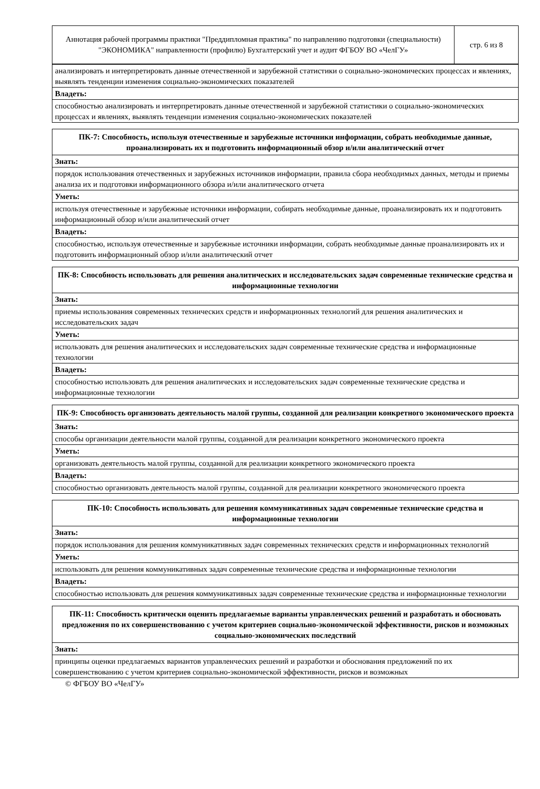| Аннотация рабочей программы практики "Преддипломная практика" по направлению подготовки (специальности) "ЭКОНОМИКА" направленности (профилю) Бухгалтерский учет и аудит ФГБОУ ВО «ЧелГУ» | стр. 6 из 8 |
| анализировать и интерпретировать данные отечественной и зарубежной статистики о социально-экономических процессах и явлениях, выявлять тенденции изменения социально-экономических показателей |
| Владеть: |
| способностью анализировать и интерпретировать данные отечественной и зарубежной статистики о социально-экономических процессах и явлениях, выявлять тенденции изменения социально-экономических показателей |
| ПК-7: Способность, используя отечественные и зарубежные источники информации, собрать необходимые данные, проанализировать их и подготовить информационный обзор и/или аналитический отчет |
| --- |
| Знать: |
| порядок использования отечественных и зарубежных источников информации, правила сбора необходимых данных, методы и приемы анализа их и подготовки информационного обзора и/или аналитического отчета |
| Уметь: |
| используя отечественные и зарубежные источники информации, собирать необходимые данные, проанализировать их и подготовить информационный обзор и/или аналитический отчет |
| Владеть: |
| способностью, используя отечественные и зарубежные источники информации, собрать необходимые данные проанализировать их и подготовить информационный обзор и/или аналитический отчет |
| ПК-8: Способность использовать для решения аналитических и исследовательских задач современные технические средства и информационные технологии |
| --- |
| Знать: |
| приемы использования современных технических средств и информационных технологий для решения аналитических и исследовательских задач |
| Уметь: |
| использовать для решения аналитических и исследовательских задач современные технические средства и информационные технологии |
| Владеть: |
| способностью использовать для решения аналитических и исследовательских задач современные технические средства и информационные технологии |
| ПК-9: Способность организовать деятельность малой группы, созданной для реализации конкретного экономического проекта |
| --- |
| Знать: |
| способы организации деятельности малой группы, созданной для реализации конкретного экономического проекта |
| Уметь: |
| организовать деятельность малой группы, созданной для реализации конкретного экономического проекта |
| Владеть: |
| способностью организовать деятельность малой группы, созданной для реализации конкретного экономического проекта |
| ПК-10: Способность использовать для решения коммуникативных задач современные технические средства и информационные технологии |
| --- |
| Знать: |
| порядок использования для решения коммуникативных задач современных технических средств и информационных технологий |
| Уметь: |
| использовать для решения коммуникативных задач современные технические средства и информационные технологии |
| Владеть: |
| способностью использовать для решения коммуникативных задач современные технические средства и информационные технологии |
| ПК-11: Способность критически оценить предлагаемые варианты управленческих решений и разработать и обосновать предложения по их совершенствованию с учетом критериев социально-экономической эффективности, рисков и возможных социально-экономических последствий |
| --- |
| Знать: |
| принципы оценки предлагаемых вариантов управленческих решений и разработки и обоснования предложений по их совершенствованию с учетом критериев социально-экономической эффективности, рисков и возможных |
© ФГБОУ ВО «ЧелГУ»